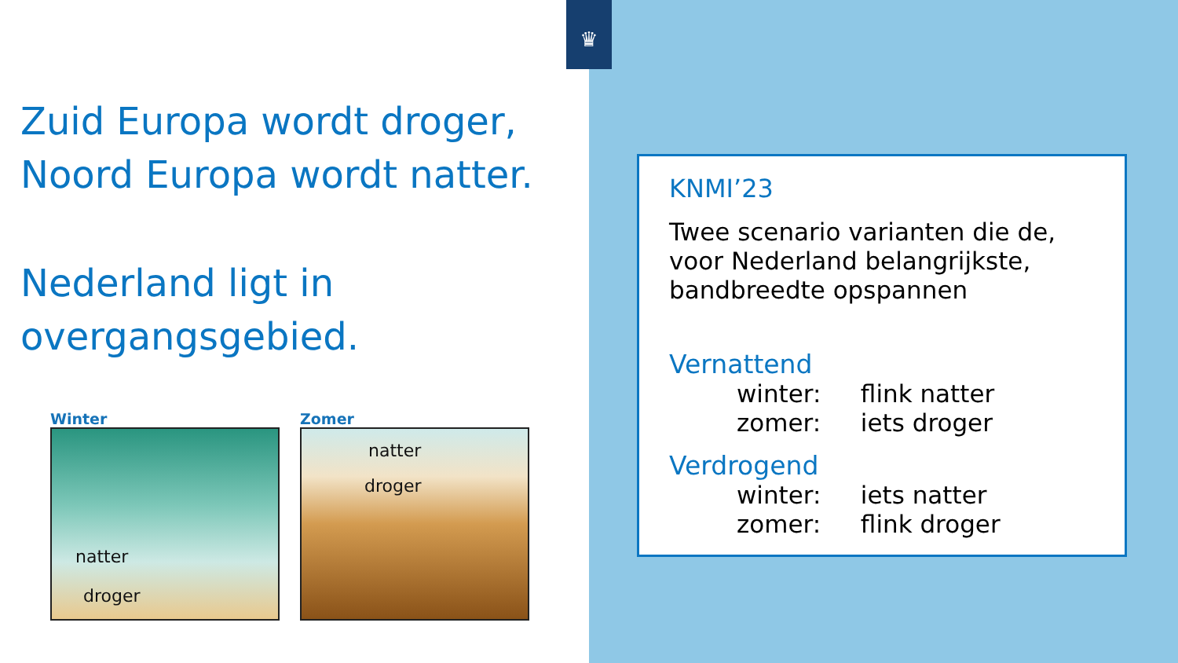♛
Zuid Europa wordt droger,
Noord Europa wordt natter.
Nederland ligt in
overgangsgebied.
Winter
natter
droger
Zomer
natter
droger
KNMI’23
Twee scenario varianten die de, voor Nederland belangrijkste, bandbreedte opspannen
Vernattend
winter: flink natter
zomer: iets droger
Verdrogend
winter: iets natter
zomer: flink droger